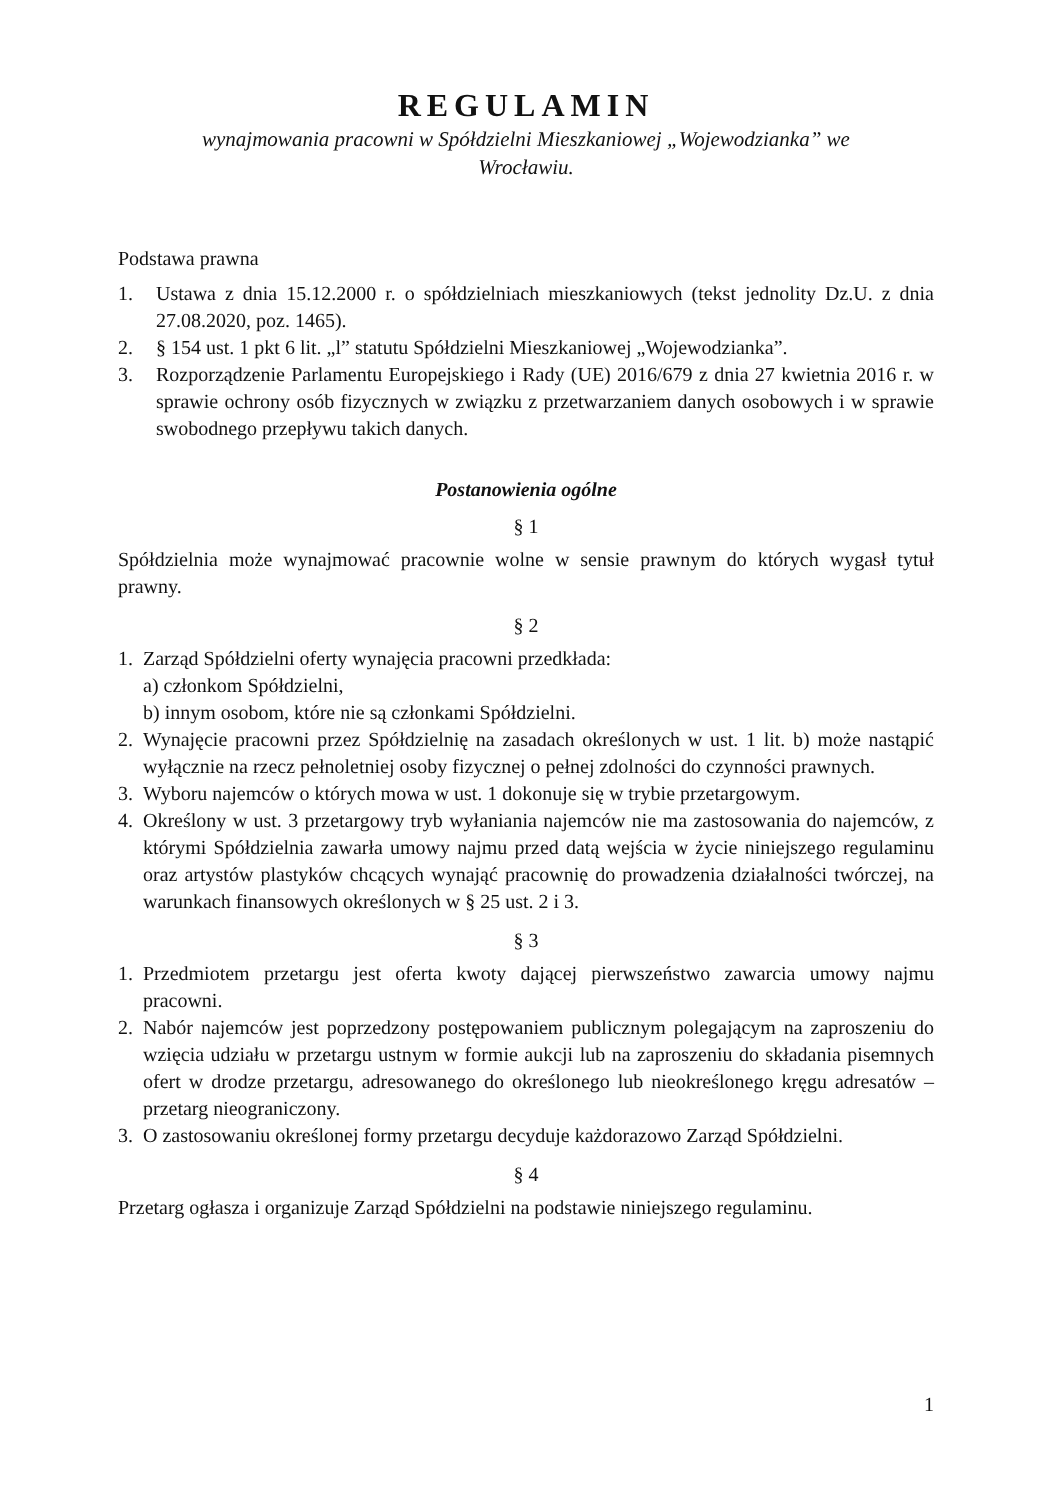REGULAMIN
wynajmowania pracowni w Spółdzielni Mieszkaniowej „Wojewodzianka” we
Wrocławiu.
Podstawa prawna
1. Ustawa z dnia 15.12.2000 r. o spółdzielniach mieszkaniowych (tekst jednolity Dz.U. z dnia 27.08.2020, poz. 1465).
2. § 154 ust. 1 pkt 6 lit. „l” statutu Spółdzielni Mieszkaniowej „Wojewodzianka”.
3. Rozporządzenie Parlamentu Europejskiego i Rady (UE) 2016/679 z dnia 27 kwietnia 2016 r. w sprawie ochrony osób fizycznych w związku z przetwarzaniem danych osobowych i w sprawie swobodnego przepływu takich danych.
Postanowienia ogólne
§ 1
Spółdzielnia może wynajmować pracownie wolne w sensie prawnym do których wygasł tytuł prawny.
§ 2
1. Zarząd Spółdzielni oferty wynajęcia pracowni przedkłada:
a) członkom Spółdzielni,
b) innym osobom, które nie są członkami Spółdzielni.
2. Wynajęcie pracowni przez Spółdzielnię na zasadach określonych w ust. 1 lit. b) może nastąpić wyłącznie na rzecz pełnoletniej osoby fizycznej o pełnej zdolności do czynności prawnych.
3. Wyboru najemców o których mowa w ust. 1 dokonuje się w trybie przetargowym.
4. Określony w ust. 3 przetargowy tryb wyłaniania najemców nie ma zastosowania do najemców, z którymi Spółdzielnia zawarła umowy najmu przed datą wejścia w życie niniejszego regulaminu oraz artystów plastyków chcących wynająć pracownię do prowadzenia działalności twórczej, na warunkach finansowych określonych w § 25 ust. 2 i 3.
§ 3
1. Przedmiotem przetargu jest oferta kwoty dającej pierwszeństwo zawarcia umowy najmu pracowni.
2. Nabór najemców jest poprzedzony postępowaniem publicznym polegającym na zaproszeniu do wzięcia udziału w przetargu ustnym w formie aukcji lub na zaproszeniu do składania pisemnych ofert w drodze przetargu, adresowanego do określonego lub nieokreślonego kręgu adresatów – przetarg nieograniczony.
3. O zastosowaniu określonej formy przetargu decyduje każdorazowo Zarząd Spółdzielni.
§ 4
Przetarg ogłasza i organizuje Zarząd Spółdzielni na podstawie niniejszego regulaminu.
1